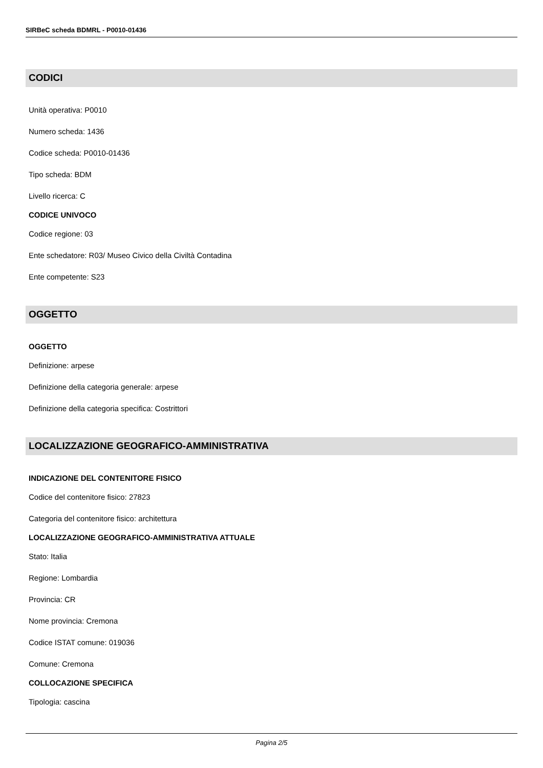SIRBeC scheda BDMRL - P0010-01436
CODICI
Unità operativa: P0010
Numero scheda: 1436
Codice scheda: P0010-01436
Tipo scheda: BDM
Livello ricerca: C
CODICE UNIVOCO
Codice regione: 03
Ente schedatore: R03/ Museo Civico della Civiltà Contadina
Ente competente: S23
OGGETTO
OGGETTO
Definizione: arpese
Definizione della categoria generale: arpese
Definizione della categoria specifica: Costrittori
LOCALIZZAZIONE GEOGRAFICO-AMMINISTRATIVA
INDICAZIONE DEL CONTENITORE FISICO
Codice del contenitore fisico: 27823
Categoria del contenitore fisico: architettura
LOCALIZZAZIONE GEOGRAFICO-AMMINISTRATIVA ATTUALE
Stato: Italia
Regione: Lombardia
Provincia: CR
Nome provincia: Cremona
Codice ISTAT comune: 019036
Comune: Cremona
COLLOCAZIONE SPECIFICA
Tipologia: cascina
Pagina 2/5